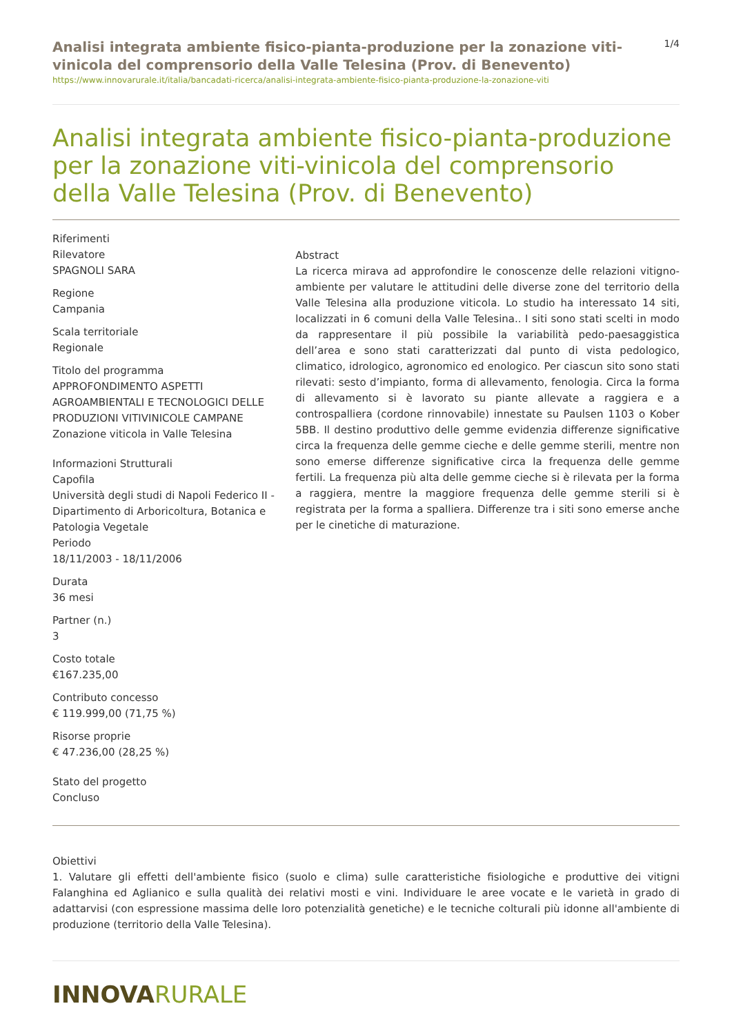Analisi integrata ambiente fisico-pianta-produzione per la zonazione viti-vinicola del comprensorio della Valle Telesina (Prov. di Benevento)
1/4
https://www.innovarurale.it/italia/bancadati-ricerca/analisi-integrata-ambiente-fisico-pianta-produzione-la-zonazione-viti
Analisi integrata ambiente fisico-pianta-produzione per la zonazione viti-vinicola del comprensorio della Valle Telesina (Prov. di Benevento)
Riferimenti
Rilevatore
SPAGNOLI SARA
Regione
Campania
Scala territoriale
Regionale
Titolo del programma
APPROFONDIMENTO ASPETTI AGROAMBIENTALI E TECNOLOGICI DELLE PRODUZIONI VITIVINICOLE CAMPANE Zonazione viticola in Valle Telesina
Informazioni Strutturali
Capofila
Università degli studi di Napoli Federico II - Dipartimento di Arboricoltura, Botanica e Patologia Vegetale
Periodo
18/11/2003 - 18/11/2006
Durata
36 mesi
Partner (n.)
3
Costo totale
€167.235,00
Contributo concesso
€ 119.999,00 (71,75 %)
Risorse proprie
€ 47.236,00 (28,25 %)
Stato del progetto
Concluso
Abstract
La ricerca mirava ad approfondire le conoscenze delle relazioni vitigno-ambiente per valutare le attitudini delle diverse zone del territorio della Valle Telesina alla produzione viticola. Lo studio ha interessato 14 siti, localizzati in 6 comuni della Valle Telesina.. I siti sono stati scelti in modo da rappresentare il più possibile la variabilità pedo-paesaggistica dell’area e sono stati caratterizzati dal punto di vista pedologico, climatico, idrologico, agronomico ed enologico. Per ciascun sito sono stati rilevati: sesto d’impianto, forma di allevamento, fenologia. Circa la forma di allevamento si è lavorato su piante allevate a raggiera e a controspalliera (cordone rinnovabile) innestate su Paulsen 1103 o Kober 5BB. Il destino produttivo delle gemme evidenzia differenze significative circa la frequenza delle gemme cieche e delle gemme sterili, mentre non sono emerse differenze significative circa la frequenza delle gemme fertili. La frequenza più alta delle gemme cieche si è rilevata per la forma a raggiera, mentre la maggiore frequenza delle gemme sterili si è registrata per la forma a spalliera. Differenze tra i siti sono emerse anche per le cinetiche di maturazione.
Obiettivi
1. Valutare gli effetti dell'ambiente fisico (suolo e clima) sulle caratteristiche fisiologiche e produttive dei vitigni Falanghina ed Aglianico e sulla qualità dei relativi mosti e vini. Individuare le aree vocate e le varietà in grado di adattarvisi (con espressione massima delle loro potenzialità genetiche) e le tecniche colturali più idonne all'ambiente di produzione (territorio della Valle Telesina).
INNOVARURALE